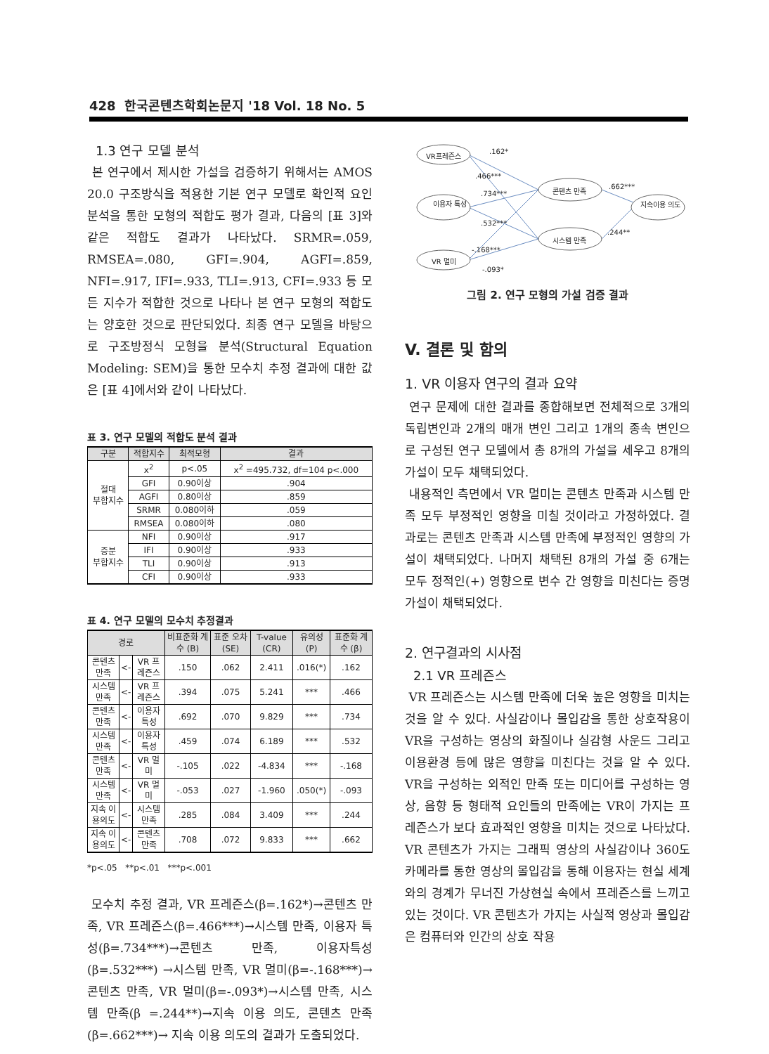428 한국콘텐츠학회논문지 '18 Vol. 18 No. 5
1.3 연구 모델 분석
본 연구에서 제시한 가설을 검증하기 위해서는 AMOS 20.0 구조방식을 적용한 기본 연구 모델로 확인적 요인분석을 통한 모형의 적합도 평가 결과, 다음의 [표 3]와 같은 적합도 결과가 나타났다. SRMR=.059, RMSEA=.080, GFI=.904, AGFI=.859, NFI=.917, IFI=.933, TLI=.913, CFI=.933 등 모든 지수가 적합한 것으로 나타나 본 연구 모형의 적합도는 양호한 것으로 판단되었다. 최종 연구 모델을 바탕으로 구조방정식 모형을 분석(Structural Equation Modeling: SEM)을 통한 모수치 추정 결과에 대한 값은 [표 4]에서와 같이 나타났다.
표 3. 연구 모델의 적합도 분석 결과
| 구분 | 적합지수 | 최적모형 | 결과 |
| --- | --- | --- | --- |
| 절대 부합지수 | x<sup>2</sup> | p<.05 | x<sup>2</sup> =495.732, df=104 p<.000 |
| | GFI | 0.90이상 | .904 |
| | AGFI | 0.80이상 | .859 |
| | SRMR | 0.080이하 | .059 |
| | RMSEA | 0.080이하 | .080 |
| 증분 부합지수 | NFI | 0.90이상 | .917 |
| | IFI | 0.90이상 | .933 |
| | TLI | 0.90이상 | .913 |
| | CFI | 0.90이상 | .933 |
표 4. 연구 모델의 모수치 추정결과
| 경로 | | | 비표준화 계수 (B) | 표준 오차 (SE) | T-value (CR) | 유의성 (P) | 표준화 계수 (β) |
| --- | --- | --- | --- | --- | --- | --- | --- |
| 콘텐츠 만족 | <- | VR 프레즌스 | .150 | .062 | 2.411 | .016(*) | .162 |
| 시스템 만족 | <- | VR 프레즌스 | .394 | .075 | 5.241 | *** | .466 |
| 콘텐츠 만족 | <- | 이용자 특성 | .692 | .070 | 9.829 | *** | .734 |
| 시스템 만족 | <- | 이용자 특성 | .459 | .074 | 6.189 | *** | .532 |
| 콘텐츠 만족 | <- | VR 멀미 | -.105 | .022 | -4.834 | *** | -.168 |
| 시스템 만족 | <- | VR 멀미 | -.053 | .027 | -1.960 | .050(*) | -.093 |
| 지속 이용의도 | <- | 시스템 만족 | .285 | .084 | 3.409 | *** | .244 |
| 지속 이용의도 | <- | 콘텐츠 만족 | .708 | .072 | 9.833 | *** | .662 |
*p<.05 **p<.01 ***p<.001
모수치 추정 결과, VR 프레즌스(β=.162*)→콘텐츠 만족, VR 프레즌스(β=.466***)→시스템 만족, 이용자 특성(β=.734***)→콘텐츠 만족, 이용자특성(β=.532***) →시스템 만족, VR 멀미(β=-.168***)→콘텐츠 만족, VR 멀미(β=-.093*)→시스템 만족, 시스템 만족(β =.244**)→지속 이용 의도, 콘텐츠 만족(β=.662***)→ 지속 이용 의도의 결과가 도출되었다.
VR프레즌스
이용자 특성
VR 멀미
콘텐츠 만족
시스템 만족
지속이용 의도
.162*
.466***
.734***
.532***
-.168***
-.093*
.662***
.244**
그림 2. 연구 모형의 가설 검증 결과
V. 결론 및 함의
1. VR 이용자 연구의 결과 요약
연구 문제에 대한 결과를 종합해보면 전체적으로 3개의 독립변인과 2개의 매개 변인 그리고 1개의 종속 변인으로 구성된 연구 모델에서 총 8개의 가설을 세우고 8개의 가설이 모두 채택되었다.
내용적인 측면에서 VR 멀미는 콘텐츠 만족과 시스템 만족 모두 부정적인 영향을 미칠 것이라고 가정하였다. 결과로는 콘텐츠 만족과 시스템 만족에 부정적인 영향의 가설이 채택되었다. 나머지 채택된 8개의 가설 중 6개는 모두 정적인(+) 영향으로 변수 간 영향을 미친다는 증명 가설이 채택되었다.
2. 연구결과의 시사점
2.1 VR 프레즌스
VR 프레즌스는 시스템 만족에 더욱 높은 영향을 미치는 것을 알 수 있다. 사실감이나 몰입감을 통한 상호작용이 VR을 구성하는 영상의 화질이나 실감형 사운드 그리고 이용환경 등에 많은 영향을 미친다는 것을 알 수 있다. VR을 구성하는 외적인 만족 또는 미디어를 구성하는 영상, 음향 등 형태적 요인들의 만족에는 VR이 가지는 프레즌스가 보다 효과적인 영향을 미치는 것으로 나타났다. VR 콘텐츠가 가지는 그래픽 영상의 사실감이나 360도 카메라를 통한 영상의 몰입감을 통해 이용자는 현실 세계와의 경계가 무너진 가상현실 속에서 프레즌스를 느끼고 있는 것이다. VR 콘텐츠가 가지는 사실적 영상과 몰입감은 컴퓨터와 인간의 상호 작용